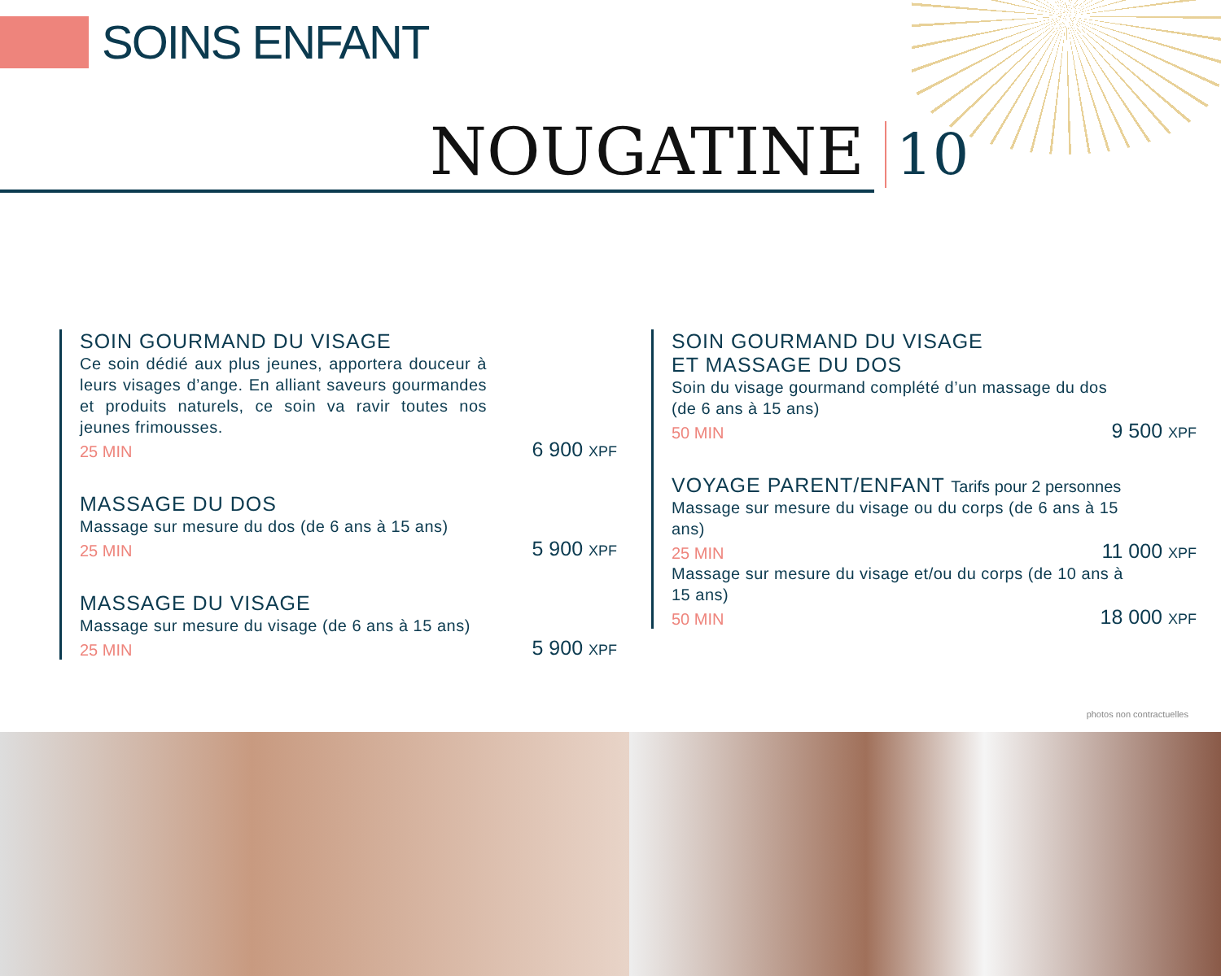SOINS ENFANT
NOUGATINE 10
SOIN GOURMAND DU VISAGE
Ce soin dédié aux plus jeunes, apportera douceur à leurs visages d’ange. En alliant saveurs gourmandes et produits naturels, ce soin va ravir toutes nos jeunes frimousses.
25 MIN 6 900 XPF
MASSAGE DU DOS
Massage sur mesure du dos (de 6 ans à 15 ans)
25 MIN 5 900 XPF
MASSAGE DU VISAGE
Massage sur mesure du visage (de 6 ans à 15 ans)
25 MIN 5 900 XPF
SOIN GOURMAND DU VISAGE
ET MASSAGE DU DOS
Soin du visage gourmand complété d’un massage du dos (de 6 ans à 15 ans)
50 MIN 9 500 XPF
VOYAGE PARENT/ENFANT Tarifs pour 2 personnes
Massage sur mesure du visage ou du corps (de 6 ans à 15 ans)
25 MIN 11 000 XPF
Massage sur mesure du visage et/ou du corps (de 10 ans à 15 ans)
50 MIN 18 000 XPF
photos non contractuelles